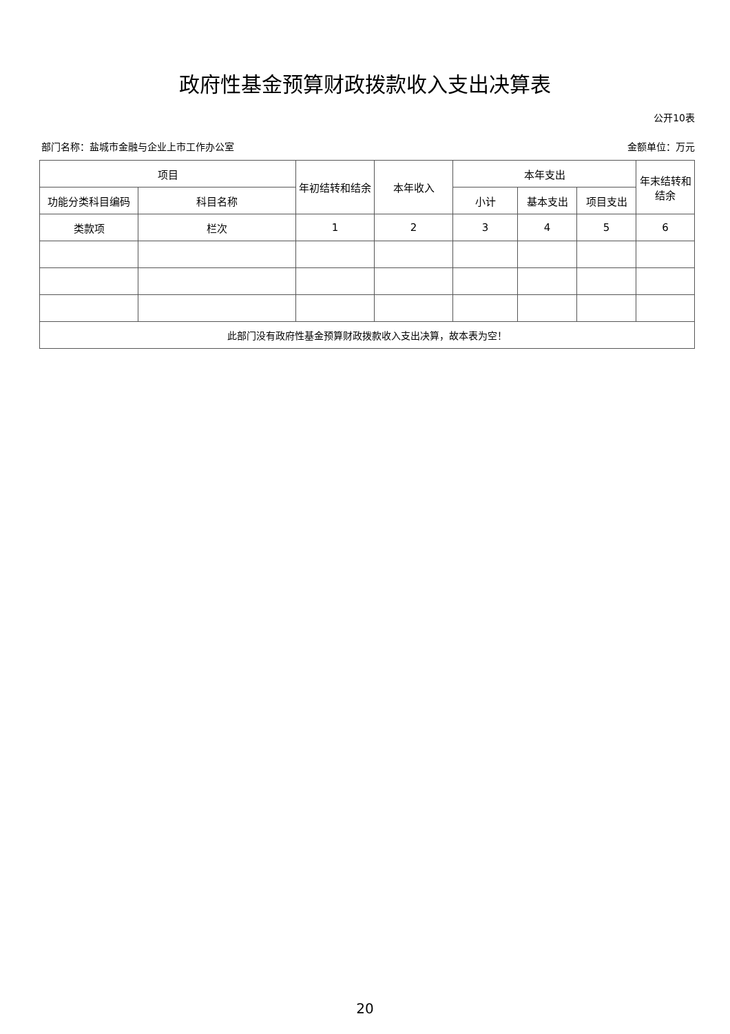政府性基金预算财政拨款收入支出决算表
公开10表
部门名称：盐城市金融与企业上市工作办公室 金额单位：万元
| 项目 | | 年初结转和结余 | 本年收入 | 本年支出 | | | 年末结转和结余 |
| --- | --- | --- | --- | --- | --- | --- | --- |
| 功能分类科目编码 | 科目名称 | | | 小计 | 基本支出 | 项目支出 | |
| 类款项 | 栏次 | 1 | 2 | 3 | 4 | 5 | 6 |
| 此部门没有政府性基金预算财政拨款收入支出决算，故本表为空！ | | | | | | | |
20